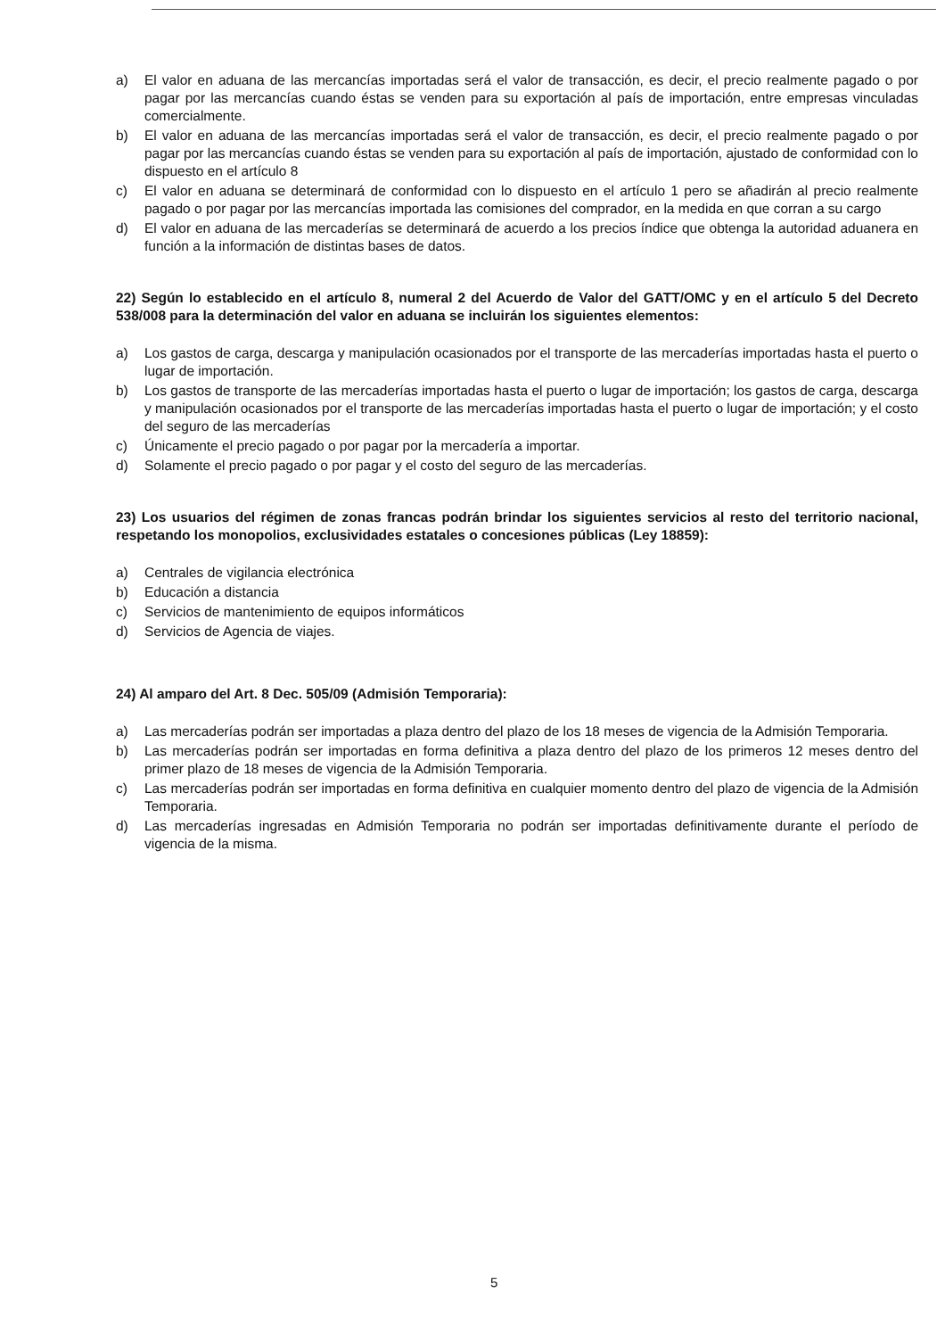a) El valor en aduana de las mercancías importadas será el valor de transacción, es decir, el precio realmente pagado o por pagar por las mercancías cuando éstas se venden para su exportación al país de importación, entre empresas vinculadas comercialmente.
b) El valor en aduana de las mercancías importadas será el valor de transacción, es decir, el precio realmente pagado o por pagar por las mercancías cuando éstas se venden para su exportación al país de importación, ajustado de conformidad con lo dispuesto en el artículo 8
c) El valor en aduana se determinará de conformidad con lo dispuesto en el artículo 1 pero se añadirán al precio realmente pagado o por pagar por las mercancías importada las comisiones del comprador, en la medida en que corran a su cargo
d) El valor en aduana de las mercaderías se determinará de acuerdo a los precios índice que obtenga la autoridad aduanera en función a la información de distintas bases de datos.
22) Según lo establecido en el artículo 8, numeral 2 del Acuerdo de Valor del GATT/OMC y en el artículo 5 del Decreto 538/008 para la determinación del valor en aduana se incluirán los siguientes elementos:
a) Los gastos de carga, descarga y manipulación ocasionados por el transporte de las mercaderías importadas hasta el puerto o lugar de importación.
b) Los gastos de transporte de las mercaderías importadas hasta el puerto o lugar de importación; los gastos de carga, descarga y manipulación ocasionados por el transporte de las mercaderías importadas hasta el puerto o lugar de importación; y el costo del seguro de las mercaderías
c) Únicamente el precio pagado o por pagar por la mercadería a importar.
d) Solamente el precio pagado o por pagar y el costo del seguro de las mercaderías.
23) Los usuarios del régimen de zonas francas podrán brindar los siguientes servicios al resto del territorio nacional, respetando los monopolios, exclusividades estatales o concesiones públicas (Ley 18859):
a) Centrales de vigilancia electrónica
b) Educación a distancia
c) Servicios de mantenimiento de equipos informáticos
d) Servicios de Agencia de viajes.
24) Al amparo del Art. 8 Dec. 505/09 (Admisión Temporaria):
a) Las mercaderías podrán ser importadas a plaza dentro del plazo de los 18 meses de vigencia de la Admisión Temporaria.
b) Las mercaderías podrán ser importadas en forma definitiva a plaza dentro del plazo de los primeros 12 meses dentro del primer plazo de 18 meses de vigencia de la Admisión Temporaria.
c) Las mercaderías podrán ser importadas en forma definitiva en cualquier momento dentro del plazo de vigencia de la Admisión Temporaria.
d) Las mercaderías ingresadas en Admisión Temporaria no podrán ser importadas definitivamente durante el período de vigencia de la misma.
5